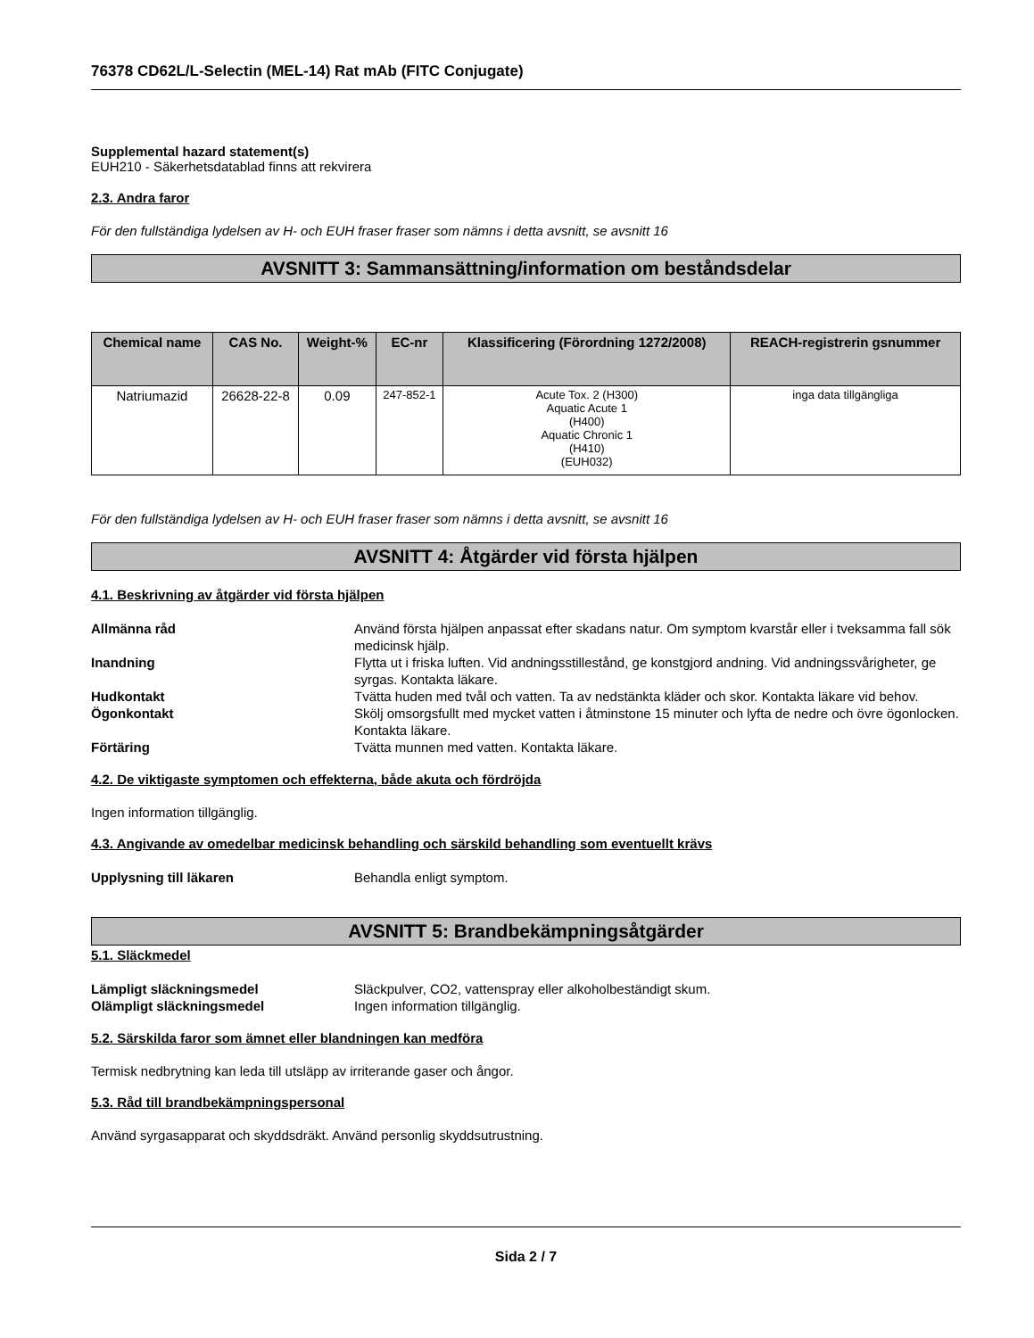76378 CD62L/L-Selectin (MEL-14) Rat mAb (FITC Conjugate)
Supplemental hazard statement(s)
EUH210 - Säkerhetsdatablad finns att rekvirera
2.3. Andra faror
För den fullständiga lydelsen av H- och EUH fraser fraser som nämns i detta avsnitt, se avsnitt 16
AVSNITT 3: Sammansättning/information om beståndsdelar
| Chemical name | CAS No. | Weight-% | EC-nr | Klassificering (Förordning 1272/2008) | REACH-registrerin gsnummer |
| --- | --- | --- | --- | --- | --- |
| Natriumazid | 26628-22-8 | 0.09 | 247-852-1 | Acute Tox. 2 (H300) Aquatic Acute 1 (H400) Aquatic Chronic 1 (H410) (EUH032) | inga data tillgängliga |
För den fullständiga lydelsen av H- och EUH fraser fraser som nämns i detta avsnitt, se avsnitt 16
AVSNITT 4: Åtgärder vid första hjälpen
4.1. Beskrivning av åtgärder vid första hjälpen
Allmänna råd Använd första hjälpen anpassat efter skadans natur. Om symptom kvarstår eller i tveksamma fall sök medicinsk hjälp.
Inandning Flytta ut i friska luften. Vid andningsstillestånd, ge konstgjord andning. Vid andningssvårigheter, ge syrgas. Kontakta läkare.
Hudkontakt Tvätta huden med tvål och vatten. Ta av nedstänkta kläder och skor. Kontakta läkare vid behov.
Ögonkontakt Skölj omsorgsfullt med mycket vatten i åtminstone 15 minuter och lyfta de nedre och övre ögonlocken. Kontakta läkare.
Förtäring Tvätta munnen med vatten. Kontakta läkare.
4.2. De viktigaste symptomen och effekterna, både akuta och fördröjda
Ingen information tillgänglig.
4.3. Angivande av omedelbar medicinsk behandling och särskild behandling som eventuellt krävs
Upplysning till läkaren Behandla enligt symptom.
AVSNITT 5: Brandbekämpningsåtgärder
5.1. Släckmedel
Lämpligt släckningsmedel Släckpulver, CO2, vattenspray eller alkoholbeständigt skum.
Olämpligt släckningsmedel Ingen information tillgänglig.
5.2. Särskilda faror som ämnet eller blandningen kan medföra
Termisk nedbrytning kan leda till utsläpp av irriterande gaser och ångor.
5.3. Råd till brandbekämpningspersonal
Använd syrgasapparat och skyddsdräkt. Använd personlig skyddsutrustning.
Sida 2 / 7